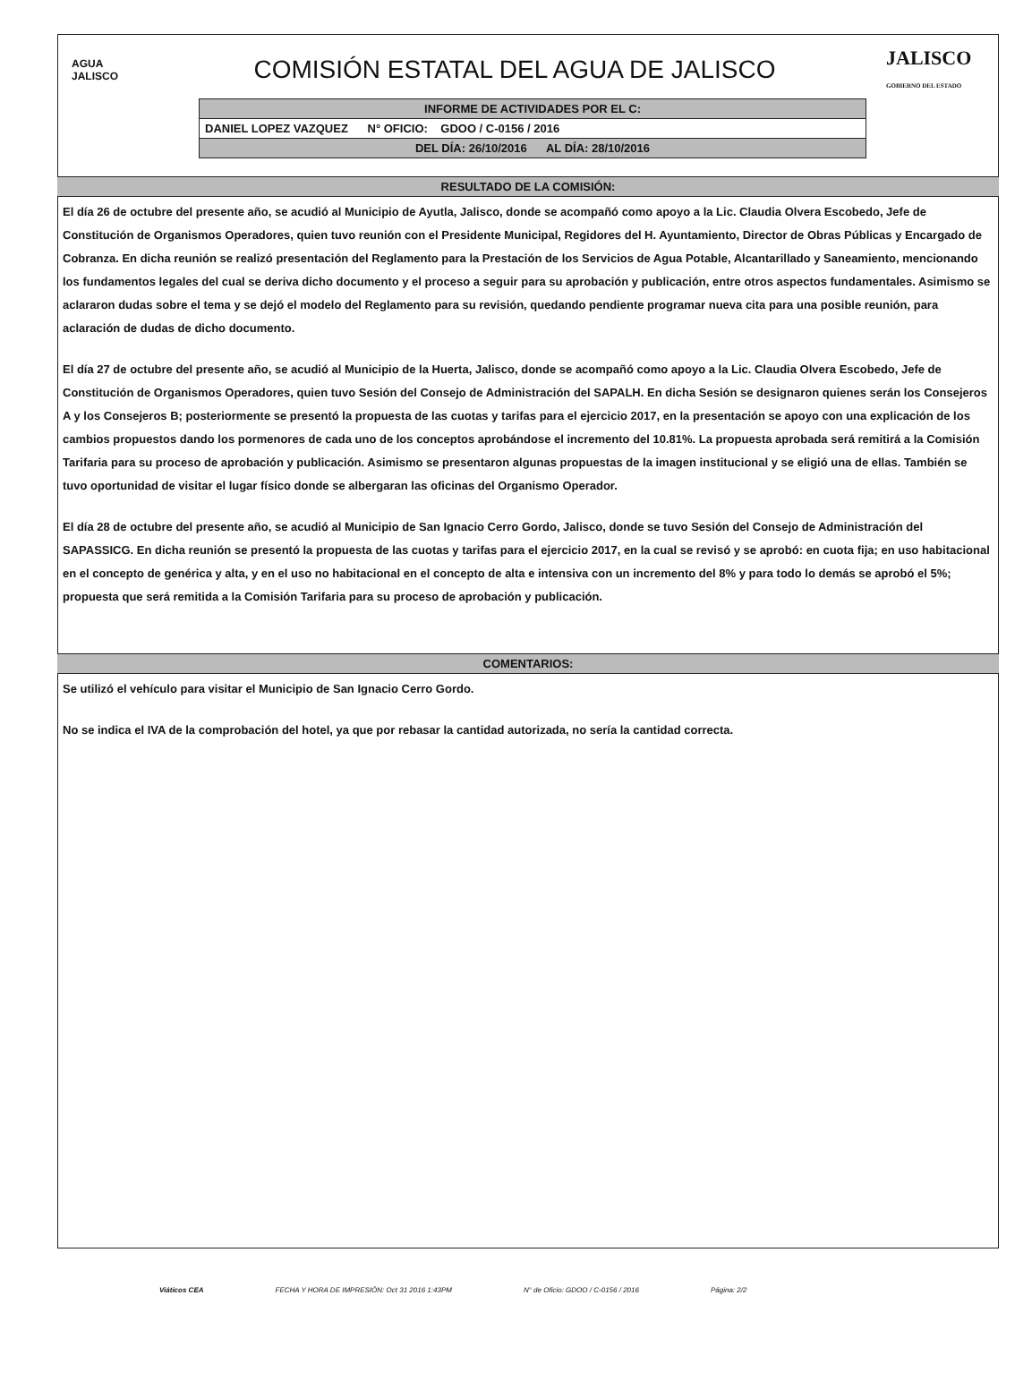AGUA JALISCO
COMISIÓN ESTATAL DEL AGUA DE JALISCO
JALISCO
GOBIERNO DEL ESTADO
| INFORME DE ACTIVIDADES POR EL C: |
| DANIEL LOPEZ VAZQUEZ N° OFICIO: GDOO / C-0156 / 2016 |
| DEL DÍA: 26/10/2016 AL DÍA: 28/10/2016 |
RESULTADO DE LA COMISIÓN:
El día 26 de octubre del presente año, se acudió al Municipio de Ayutla, Jalisco, donde se acompañó como apoyo a la Lic. Claudia Olvera Escobedo, Jefe de Constitución de Organismos Operadores, quien tuvo reunión con el Presidente Municipal, Regidores del H. Ayuntamiento, Director de Obras Públicas y Encargado de Cobranza. En dicha reunión se realizó presentación del Reglamento para la Prestación de los Servicios de Agua Potable, Alcantarillado y Saneamiento, mencionando los fundamentos legales del cual se deriva dicho documento y el proceso a seguir para su aprobación y publicación, entre otros aspectos fundamentales. Asimismo se aclararon dudas sobre el tema y se dejó el modelo del Reglamento para su revisión, quedando pendiente programar nueva cita para una posible reunión, para aclaración de dudas de dicho documento.
El día 27 de octubre del presente año, se acudió al Municipio de la Huerta, Jalisco, donde se acompañó como apoyo a la Lic. Claudia Olvera Escobedo, Jefe de Constitución de Organismos Operadores, quien tuvo Sesión del Consejo de Administración del SAPALH. En dicha Sesión se designaron quienes serán los Consejeros A y los Consejeros B; posteriormente se presentó la propuesta de las cuotas y tarifas para el ejercicio 2017, en la presentación se apoyo con una explicación de los cambios propuestos dando los pormenores de cada uno de los conceptos aprobándose el incremento del 10.81%. La propuesta aprobada será remitirá a la Comisión Tarifaria para su proceso de aprobación y publicación. Asimismo se presentaron algunas propuestas de la imagen institucional y se eligió una de ellas. También se tuvo oportunidad de visitar el lugar físico donde se albergaran las oficinas del Organismo Operador.
El día 28 de octubre del presente año, se acudió al Municipio de San Ignacio Cerro Gordo, Jalisco, donde se tuvo Sesión del Consejo de Administración del SAPASSICG. En dicha reunión se presentó la propuesta de las cuotas y tarifas para el ejercicio 2017, en la cual se revisó y se aprobó: en cuota fija; en uso habitacional en el concepto de genérica y alta, y en el uso no habitacional en el concepto de alta e intensiva con un incremento del 8% y para todo lo demás se aprobó el 5%; propuesta que será remitida a la Comisión Tarifaria para su proceso de aprobación y publicación.
COMENTARIOS:
Se utilizó el vehículo para visitar el Municipio de San Ignacio Cerro Gordo.
No se indica el IVA de la comprobación del hotel, ya que por rebasar la cantidad autorizada, no sería la cantidad correcta.
Viáticos CEA FECHA Y HORA DE IMPRESIÓN: Oct 31 2016 1:43PM N° de Oficio: GDOO / C-0156 / 2016 Página: 2/2